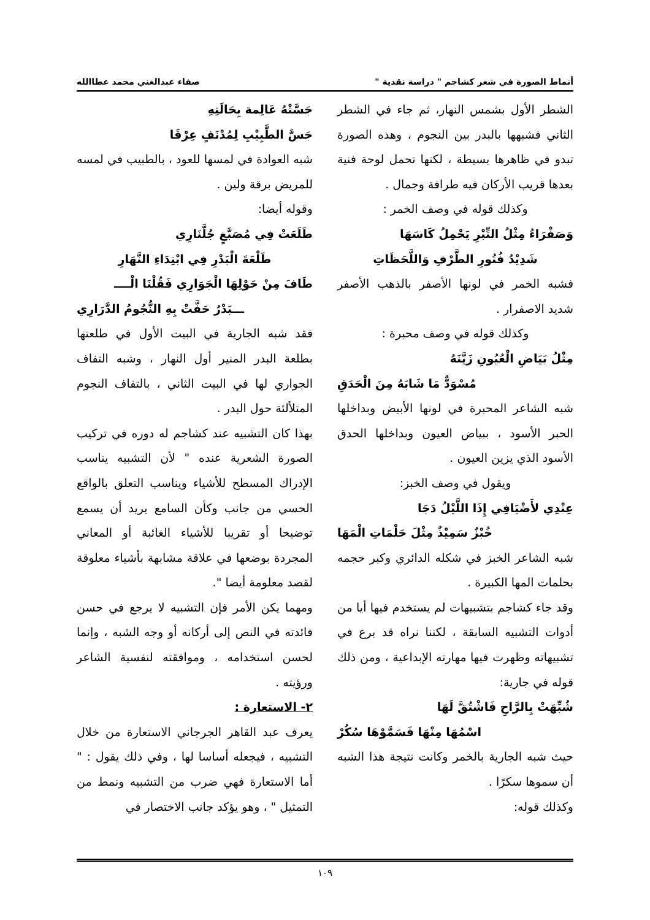أنماط الصورة في شعر كشاجم " دراسة نقدية " صفاء عبدالغني محمد عطاالله
الشطر الأول بشمس النهار، ثم جاء في الشطر الثاني فشبهها بالبدر بين النجوم ، وهذه الصورة تبدو في ظاهرها بسيطة ، لكنها تحمل لوحة فنية بعدها قريب الأركان فيه طرافة وجمال .
وكذلك قوله في وصف الخمر :
وَصَفْرَاءُ مِثْلُ التِّبْرِ يَحْمِلُ كَاسَهَا
شَدِيْدُ فُتُورِ الطَّرْفِ وَاللَّحَظَاتِ
فشبه الخمر في لونها الأصفر بالذهب الأصفر شديد الاصفرار .
وكذلك قوله في وصف محبرة :
مِثْلُ بَيَاضِ الْعُيُونِ زَيَّنَهُ
مُسْوَدٌّ مَا شَابَهُ مِنَ الْحَدَقِ
شبه الشاعر المحبرة في لونها الأبيض وبداخلها الحبر الأسود ، ببياض العيون وبداخلها الحدق الأسود الذي يزين العيون .
ويقول في وصف الخبز:
عِنْدِي لأَضْيَافِي إِذَا اللَّيْلُ دَجَا
خُبْزٌ سَمِيْذٌ مِثْلَ حَلْمَاتِ الْمَهَا
شبه الشاعر الخبز في شكله الدائري وكبر حجمه بحلمات المها الكبيرة .
وقد جاء كشاجم بتشبيهات لم يستخدم فيها أيا من أدوات التشبيه السابقة ، لكننا نراه قد برع في تشبيهاته وظهرت فيها مهارته الإبداعية ، ومن ذلك قوله في جارية:
شُبِّهَتْ بِالرَّاحِ فَاشْتُقَّ لَهَا
اسْمُهَا مِنْهَا فَسَمَّوْهَا سُكُرْ
حيث شبه الجارية بالخمر وكانت نتيجة هذا الشبه أن سموها سكرًا .
وكذلك قوله:
جَسَّتْهُ عَالِمة بِحَالَتِهِ
جَسَّ الطَّبِيْبِ لِمُدْنَفٍ عِرْقَا
شبه العوادة في لمسها للعود ، بالطبيب في لمسه للمريض برقة ولين .
وقوله أيضا:
طَلَعَتْ فِي مُصَبَّغٍ جُلَّنَارِي
طَلْعَةَ الْبَدْرِ فِي ابْتِدَاءِ النَّهَارِ
طَافَ مِنْ حَوْلِهَا الْجَوَارِي فَقُلْنَا الْــــ
ـــبَدْرُ حَفَّتْ بِهِ النُّجُومُ الدَّرَارِي
فقد شبه الجارية في البيت الأول في طلعتها بطلعة البدر المنير أول النهار ، وشبه التفاف الجواري لها في البيت الثاني ، بالتفاف النجوم المتلألئة حول البدر .
بهذا كان التشبيه عند كشاجم له دوره في تركيب الصورة الشعرية عنده " لأن التشبيه يناسب الإدراك المسطح للأشياء ويناسب التعلق بالواقع الحسي من جانب وكأن السامع يريد أن يسمع توضيحا أو تقريبا للأشياء الغائبة أو المعاني المجردة بوضعها في علاقة مشابهة بأشياء معلوقة لقصد معلومة أيضا ".
ومهما يكن الأمر فإن التشبيه لا يرجع في حسن فائدته في النص إلى أركانه أو وجه الشبه ، وإنما لحسن استخدامه ، وموافقته لنفسية الشاعر ورؤيته .
٢- الاستعارة :
يعرف عبد القاهر الجرجاني الاستعارة من خلال التشبيه ، فيجعله أساسا لها ، وفي ذلك يقول : " أما الاستعارة فهي ضرب من التشبيه ونمط من التمثيل " ، وهو يؤكد جانب الاختصار في
١٠٩